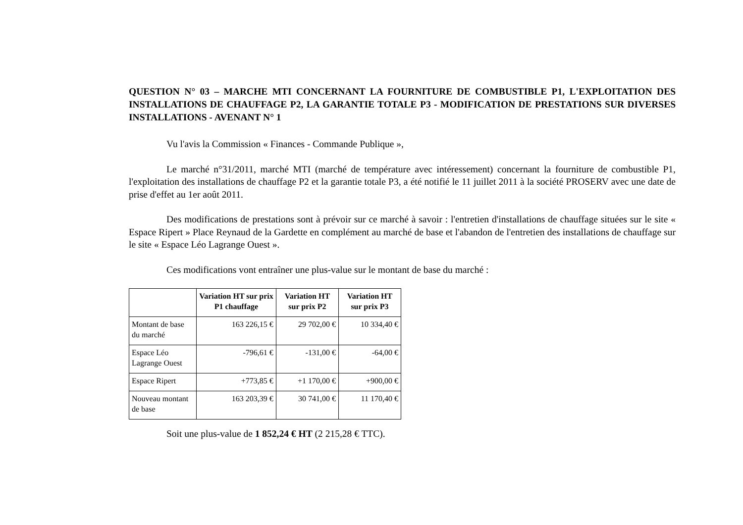QUESTION N° 03 – MARCHE MTI CONCERNANT LA FOURNITURE DE COMBUSTIBLE P1, L'EXPLOITATION DES INSTALLATIONS DE CHAUFFAGE P2, LA GARANTIE TOTALE P3 - MODIFICATION DE PRESTATIONS SUR DIVERSES INSTALLATIONS - AVENANT N° 1
Vu l'avis la Commission « Finances - Commande Publique »,
Le marché n°31/2011, marché MTI (marché de température avec intéressement) concernant la fourniture de combustible P1, l'exploitation des installations de chauffage P2 et la garantie totale P3, a été notifié le 11 juillet 2011 à la société PROSERV avec une date de prise d'effet au 1er août 2011.
Des modifications de prestations sont à prévoir sur ce marché à savoir : l'entretien d'installations de chauffage situées sur le site « Espace Ripert » Place Reynaud de la Gardette en complément au marché de base et l'abandon de l'entretien des installations de chauffage sur le site « Espace Léo Lagrange Ouest ».
Ces modifications vont entraîner une plus-value sur le montant de base du marché :
| | Variation HT sur prix P1 chauffage | Variation HT sur prix P2 | Variation HT sur prix P3 |
| --- | --- | --- | --- |
| Montant de base du marché | 163 226,15 € | 29 702,00 € | 10 334,40 € |
| Espace Léo Lagrange Ouest | -796,61 € | -131,00 € | -64,00 € |
| Espace Ripert | +773,85 € | +1 170,00 € | +900,00 € |
| Nouveau montant de base | 163 203,39 € | 30 741,00 € | 11 170,40 € |
Soit une plus-value de 1 852,24 € HT (2 215,28 € TTC).